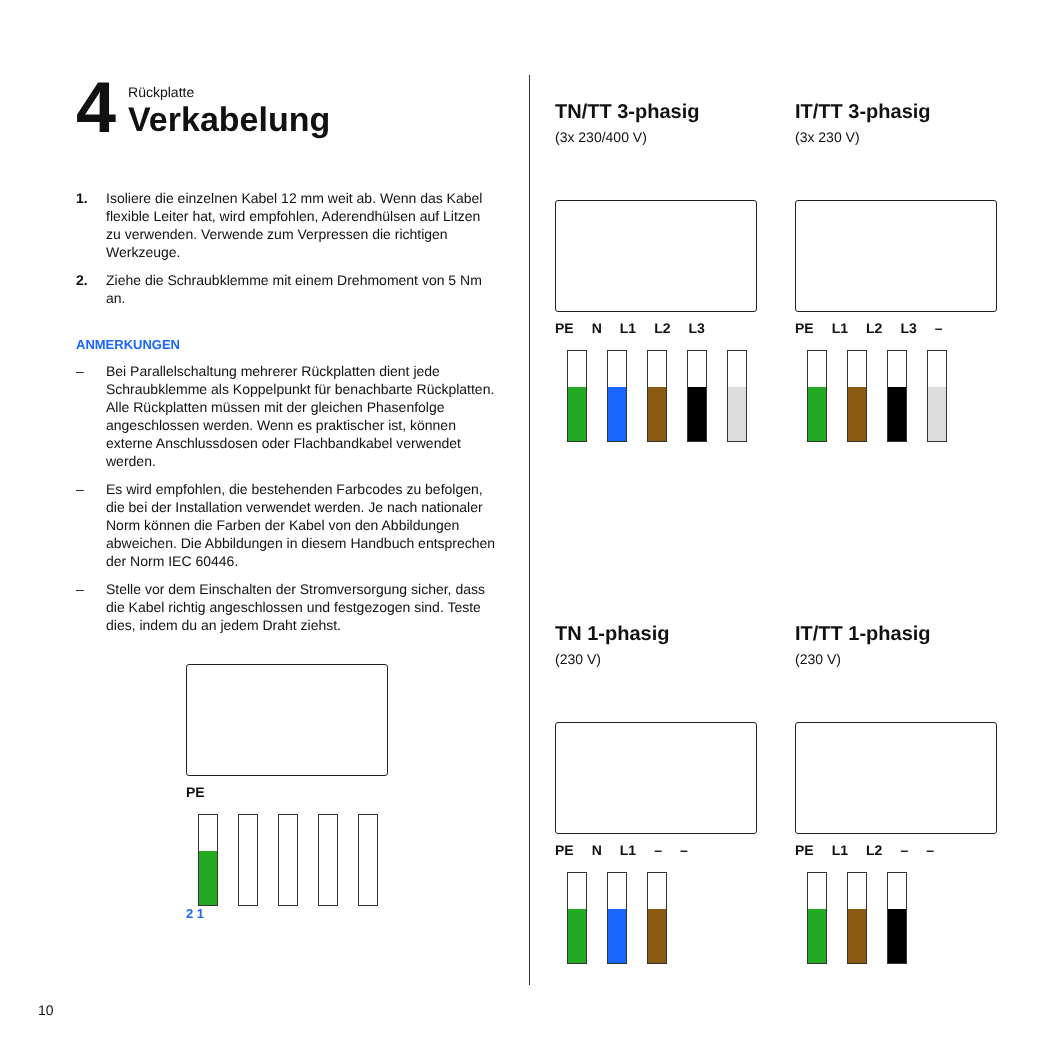4
Rückplatte
Verkabelung
1. Isoliere die einzelnen Kabel 12 mm weit ab. Wenn das Kabel flexible Leiter hat, wird empfohlen, Aderendhülsen auf Litzen zu verwenden. Verwende zum Verpressen die richtigen Werkzeuge.
2. Ziehe die Schraubklemme mit einem Drehmoment von 5 Nm an.
ANMERKUNGEN
– Bei Parallelschaltung mehrerer Rückplatten dient jede Schraubklemme als Koppelpunkt für benachbarte Rückplatten. Alle Rückplatten müssen mit der gleichen Phasenfolge angeschlossen werden. Wenn es praktischer ist, können externe Anschlussdosen oder Flachbandkabel verwendet werden.
– Es wird empfohlen, die bestehenden Farbcodes zu befolgen, die bei der Installation verwendet werden. Je nach nationaler Norm können die Farben der Kabel von den Abbildungen abweichen. Die Abbildungen in diesem Handbuch entsprechen der Norm IEC 60446.
– Stelle vor dem Einschalten der Stromversorgung sicher, dass die Kabel richtig angeschlossen und festgezogen sind. Teste dies, indem du an jedem Draht ziehst.
PE
2 1
TN/TT 3-phasig
(3x 230/400 V)
PE N L1 L2 L3
IT/TT 3-phasig
(3x 230 V)
PE L1 L2 L3 –
TN 1-phasig
(230 V)
PE N L1 – –
IT/TT 1-phasig
(230 V)
PE L1 L2 – –
10